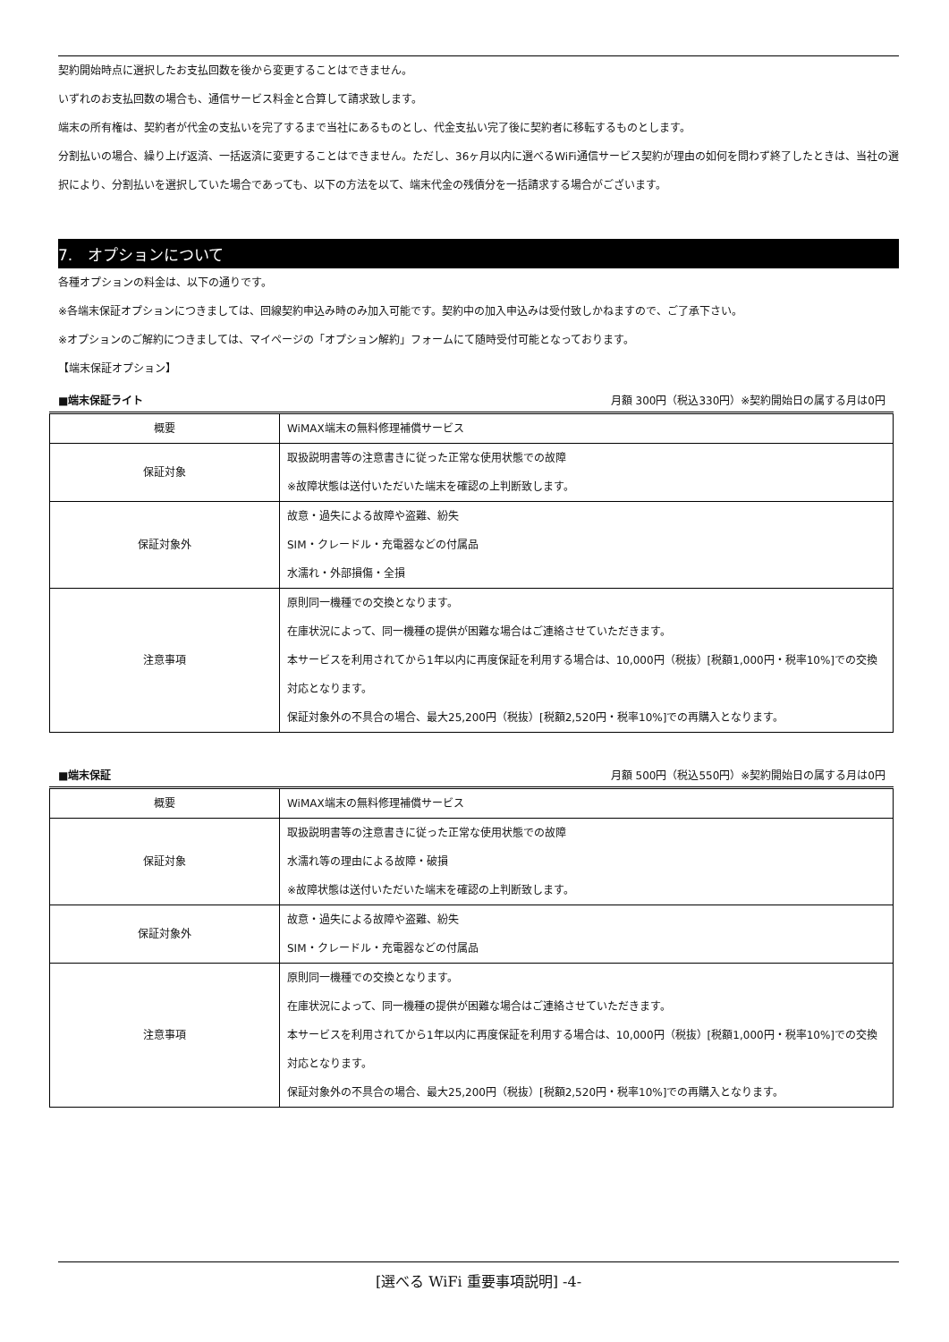契約開始時点に選択したお支払回数を後から変更することはできません。
いずれのお支払回数の場合も、通信サービス料金と合算して請求致します。
端末の所有権は、契約者が代金の支払いを完了するまで当社にあるものとし、代金支払い完了後に契約者に移転するものとします。
分割払いの場合、繰り上げ返済、一括返済に変更することはできません。ただし、36ヶ月以内に選べるWiFi通信サービス契約が理由の如何を問わず終了したときは、当社の選択により、分割払いを選択していた場合であっても、以下の方法を以て、端末代金の残債分を一括請求する場合がございます。
7.　オプションについて
各種オプションの料金は、以下の通りです。
※各端末保証オプションにつきましては、回線契約申込み時のみ加入可能です。契約中の加入申込みは受付致しかねますので、ご了承下さい。
※オプションのご解約につきましては、マイページの「オプション解約」フォームにて随時受付可能となっております。
【端末保証オプション】
■端末保証ライト 月額 300円（税込330円）※契約開始日の属する月は0円
| 概要 | WiMAX端末の無料修理補償サービス |
| 保証対象 | 取扱説明書等の注意書きに従った正常な使用状態での故障 ※故障状態は送付いただいた端末を確認の上判断致します。 |
| 保証対象外 | 故意・過失による故障や盗難、紛失 SIM・クレードル・充電器などの付属品 水濡れ・外部損傷・全損 |
| 注意事項 | 原則同一機種での交換となります。 在庫状況によって、同一機種の提供が困難な場合はご連絡させていただきます。 本サービスを利用されてから1年以内に再度保証を利用する場合は、10,000円（税抜）[税額1,000円・税率10%]での交換対応となります。 保証対象外の不具合の場合、最大25,200円（税抜）[税額2,520円・税率10%]での再購入となります。 |
■端末保証 月額 500円（税込550円）※契約開始日の属する月は0円
| 概要 | WiMAX端末の無料修理補償サービス |
| 保証対象 | 取扱説明書等の注意書きに従った正常な使用状態での故障 水濡れ等の理由による故障・破損 ※故障状態は送付いただいた端末を確認の上判断致します。 |
| 保証対象外 | 故意・過失による故障や盗難、紛失 SIM・クレードル・充電器などの付属品 |
| 注意事項 | 原則同一機種での交換となります。 在庫状況によって、同一機種の提供が困難な場合はご連絡させていただきます。 本サービスを利用されてから1年以内に再度保証を利用する場合は、10,000円（税抜）[税額1,000円・税率10%]での交換対応となります。 保証対象外の不具合の場合、最大25,200円（税抜）[税額2,520円・税率10%]での再購入となります。 |
[選べる WiFi 重要事項説明] -4-